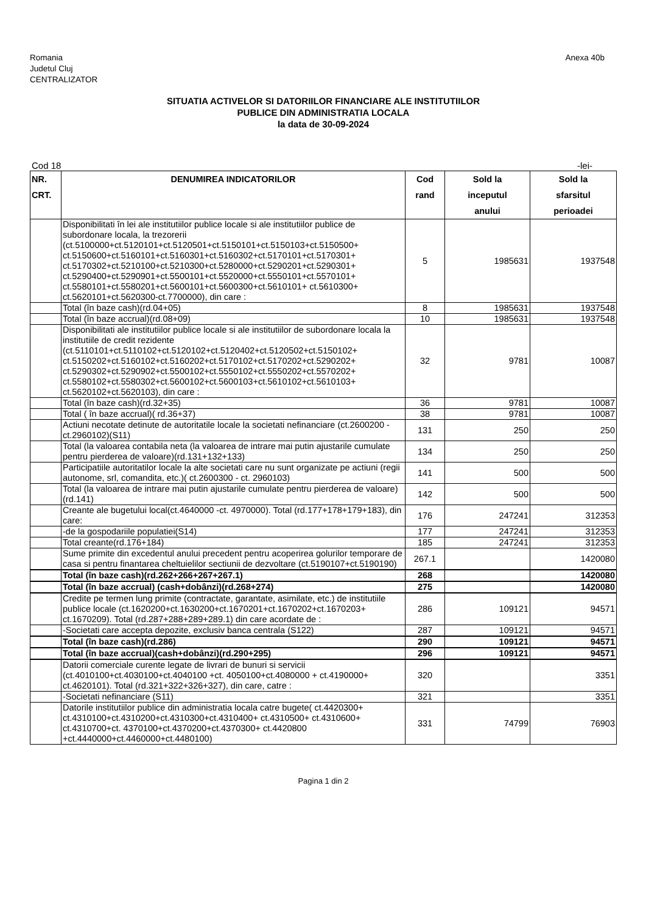Romania
Judetul Cluj
CENTRALIZATOR
Anexa 40b
SITUATIA ACTIVELOR SI DATORIILOR FINANCIARE ALE INSTITUTIILOR
PUBLICE DIN ADMINISTRATIA LOCALA
la data de 30-09-2024
Cod 18 -lei-
| NR. CRT. | DENUMIREA INDICATORILOR | Cod rand | Sold la inceputul anului | Sold la sfarsitul perioadei |
| --- | --- | --- | --- | --- |
| | Disponibilitati în lei ale institutiilor publice locale si ale institutiilor publice de subordonare locala, la trezorerii (ct.5100000+ct.5120101+ct.5120501+ct.5150101+ct.5150103+ct.5150500+ ct.5150600+ct.5160101+ct.5160301+ct.5160302+ct.5170101+ct.5170301+ ct.5170302+ct.5210100+ct.5210300+ct.5280000+ct.5290201+ct.5290301+ ct.5290400+ct.5290901+ct.5500101+ct.5520000+ct.5550101+ct.5570101+ ct.5580101+ct.5580201+ct.5600101+ct.5600300+ct.5610101+ ct.5610300+ ct.5620101+ct.5620300-ct.7700000), din care : | 5 | 1985631 | 1937548 |
| | Total (în baze cash)(rd.04+05) | 8 | 1985631 | 1937548 |
| | Total (în baze accrual)(rd.08+09) | 10 | 1985631 | 1937548 |
| | Disponibilitati ale institutiilor publice locale si ale institutiilor de subordonare locala la institutiile de credit rezidente (ct.5110101+ct.5110102+ct.5120102+ct.5120402+ct.5120502+ct.5150102+ ct.5150202+ct.5160102+ct.5160202+ct.5170102+ct.5170202+ct.5290202+ ct.5290302+ct.5290902+ct.5500102+ct.5550102+ct.5550202+ct.5570202+ ct.5580102+ct.5580302+ct.5600102+ct.5600103+ct.5610102+ct.5610103+ ct.5620102+ct.5620103), din care : | 32 | 9781 | 10087 |
| | Total (în baze cash)(rd.32+35) | 36 | 9781 | 10087 |
| | Total ( în baze accrual)( rd.36+37) | 38 | 9781 | 10087 |
| | Actiuni necotate detinute de autoritatile locale la societati nefinanciare (ct.2600200 - ct.2960102)(S11) | 131 | 250 | 250 |
| | Total (la valoarea contabila neta (la valoarea de intrare mai putin ajustarile cumulate pentru pierderea de valoare)(rd.131+132+133) | 134 | 250 | 250 |
| | Participatiile autoritatilor locale la alte societati care nu sunt organizate pe actiuni (regii autonome, srl, comandita, etc.)( ct.2600300 - ct. 2960103) | 141 | 500 | 500 |
| | Total (la valoarea de intrare mai putin ajustarile cumulate pentru pierderea de valoare)(rd.141) | 142 | 500 | 500 |
| | Creante ale bugetului local(ct.4640000 -ct. 4970000). Total (rd.177+178+179+183), din care: | 176 | 247241 | 312353 |
| | -de la gospodariile populatiei(S14) | 177 | 247241 | 312353 |
| | Total creante(rd.176+184) | 185 | 247241 | 312353 |
| | Sume primite din excedentul anului precedent pentru acoperirea golurilor temporare de casa si pentru finantarea cheltuielilor sectiunii de dezvoltare (ct.5190107+ct.5190190) | 267.1 | | 1420080 |
| | Total (în baze cash)(rd.262+266+267+267.1) | 268 | | 1420080 |
| | Total (în baze accrual) (cash+dobânzi)(rd.268+274) | 275 | | 1420080 |
| | Credite pe termen lung primite (contractate, garantate, asimilate, etc.) de institutiile publice locale (ct.1620200+ct.1630200+ct.1670201+ct.1670202+ct.1670203+ ct.1670209). Total (rd.287+288+289+289.1) din care acordate de : | 286 | 109121 | 94571 |
| | -Societati care accepta depozite, exclusiv banca centrala (S122) | 287 | 109121 | 94571 |
| | Total (în baze cash)(rd.286) | 290 | 109121 | 94571 |
| | Total (în baze accrual)(cash+dobânzi)(rd.290+295) | 296 | 109121 | 94571 |
| | Datorii comerciale curente legate de livrari de bunuri si servicii (ct.4010100+ct.4030100+ct.4040100 +ct. 4050100+ct.4080000 + ct.4190000+ ct.4620101). Total (rd.321+322+326+327), din care, catre : | 320 | | 3351 |
| | -Societati nefinanciare (S11) | 321 | | 3351 |
| | Datorile institutiilor publice din administratia locala catre bugete( ct.4420300+ ct.4310100+ct.4310200+ct.4310300+ct.4310400+ ct.4310500+ ct.4310600+ ct.4310700+ct. 4370100+ct.4370200+ct.4370300+ ct.4420800 +ct.4440000+ct.4460000+ct.4480100) | 331 | 74799 | 76903 |
Pagina 1 din 2